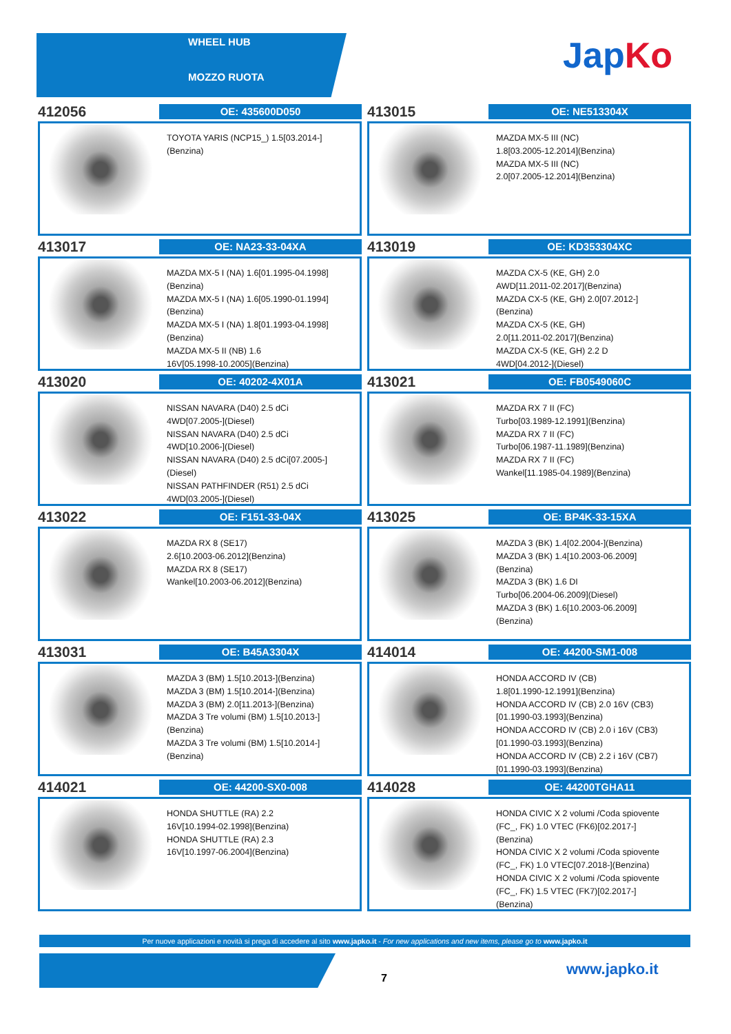WHEEL HUB
MOZZO RUOTA
JapKo
412056
OE: 435600D050
TOYOTA YARIS (NCP15_) 1.5[03.2014-]
(Benzina)
413015
OE: NE513304X
MAZDA MX-5 III (NC)
1.8[03.2005-12.2014](Benzina)
MAZDA MX-5 III (NC)
2.0[07.2005-12.2014](Benzina)
413017
OE: NA23-33-04XA
MAZDA MX-5 I (NA) 1.6[01.1995-04.1998]
(Benzina)
MAZDA MX-5 I (NA) 1.6[05.1990-01.1994]
(Benzina)
MAZDA MX-5 I (NA) 1.8[01.1993-04.1998]
(Benzina)
MAZDA MX-5 II (NB) 1.6
16V[05.1998-10.2005](Benzina)
413019
OE: KD353304XC
MAZDA CX-5 (KE, GH) 2.0
AWD[11.2011-02.2017](Benzina)
MAZDA CX-5 (KE, GH) 2.0[07.2012-]
(Benzina)
MAZDA CX-5 (KE, GH)
2.0[11.2011-02.2017](Benzina)
MAZDA CX-5 (KE, GH) 2.2 D
4WD[04.2012-](Diesel)
413020
OE: 40202-4X01A
NISSAN NAVARA (D40) 2.5 dCi
4WD[07.2005-](Diesel)
NISSAN NAVARA (D40) 2.5 dCi
4WD[10.2006-](Diesel)
NISSAN NAVARA (D40) 2.5 dCi[07.2005-]
(Diesel)
NISSAN PATHFINDER (R51) 2.5 dCi
4WD[03.2005-](Diesel)
413021
OE: FB0549060C
MAZDA RX 7 II (FC)
Turbo[03.1989-12.1991](Benzina)
MAZDA RX 7 II (FC)
Turbo[06.1987-11.1989](Benzina)
MAZDA RX 7 II (FC)
Wankel[11.1985-04.1989](Benzina)
413022
OE: F151-33-04X
MAZDA RX 8 (SE17)
2.6[10.2003-06.2012](Benzina)
MAZDA RX 8 (SE17)
Wankel[10.2003-06.2012](Benzina)
413025
OE: BP4K-33-15XA
MAZDA 3 (BK) 1.4[02.2004-](Benzina)
MAZDA 3 (BK) 1.4[10.2003-06.2009]
(Benzina)
MAZDA 3 (BK) 1.6 DI
Turbo[06.2004-06.2009](Diesel)
MAZDA 3 (BK) 1.6[10.2003-06.2009]
(Benzina)
413031
OE: B45A3304X
MAZDA 3 (BM) 1.5[10.2013-](Benzina)
MAZDA 3 (BM) 1.5[10.2014-](Benzina)
MAZDA 3 (BM) 2.0[11.2013-](Benzina)
MAZDA 3 Tre volumi (BM) 1.5[10.2013-]
(Benzina)
MAZDA 3 Tre volumi (BM) 1.5[10.2014-]
(Benzina)
414014
OE: 44200-SM1-008
HONDA ACCORD IV (CB)
1.8[01.1990-12.1991](Benzina)
HONDA ACCORD IV (CB) 2.0 16V (CB3)
[01.1990-03.1993](Benzina)
HONDA ACCORD IV (CB) 2.0 i 16V (CB3)
[01.1990-03.1993](Benzina)
HONDA ACCORD IV (CB) 2.2 i 16V (CB7)
[01.1990-03.1993](Benzina)
414021
OE: 44200-SX0-008
HONDA SHUTTLE (RA) 2.2
16V[10.1994-02.1998](Benzina)
HONDA SHUTTLE (RA) 2.3
16V[10.1997-06.2004](Benzina)
414028
OE: 44200TGHA11
HONDA CIVIC X 2 volumi /Coda spiovente
(FC_, FK) 1.0 VTEC (FK6)[02.2017-]
(Benzina)
HONDA CIVIC X 2 volumi /Coda spiovente
(FC_, FK) 1.0 VTEC[07.2018-](Benzina)
HONDA CIVIC X 2 volumi /Coda spiovente
(FC_, FK) 1.5 VTEC (FK7)[02.2017-]
(Benzina)
Per nuove applicazioni e novità si prega di accedere al sito www.japko.it - For new applications and new items, please go to www.japko.it
7
www.japko.it